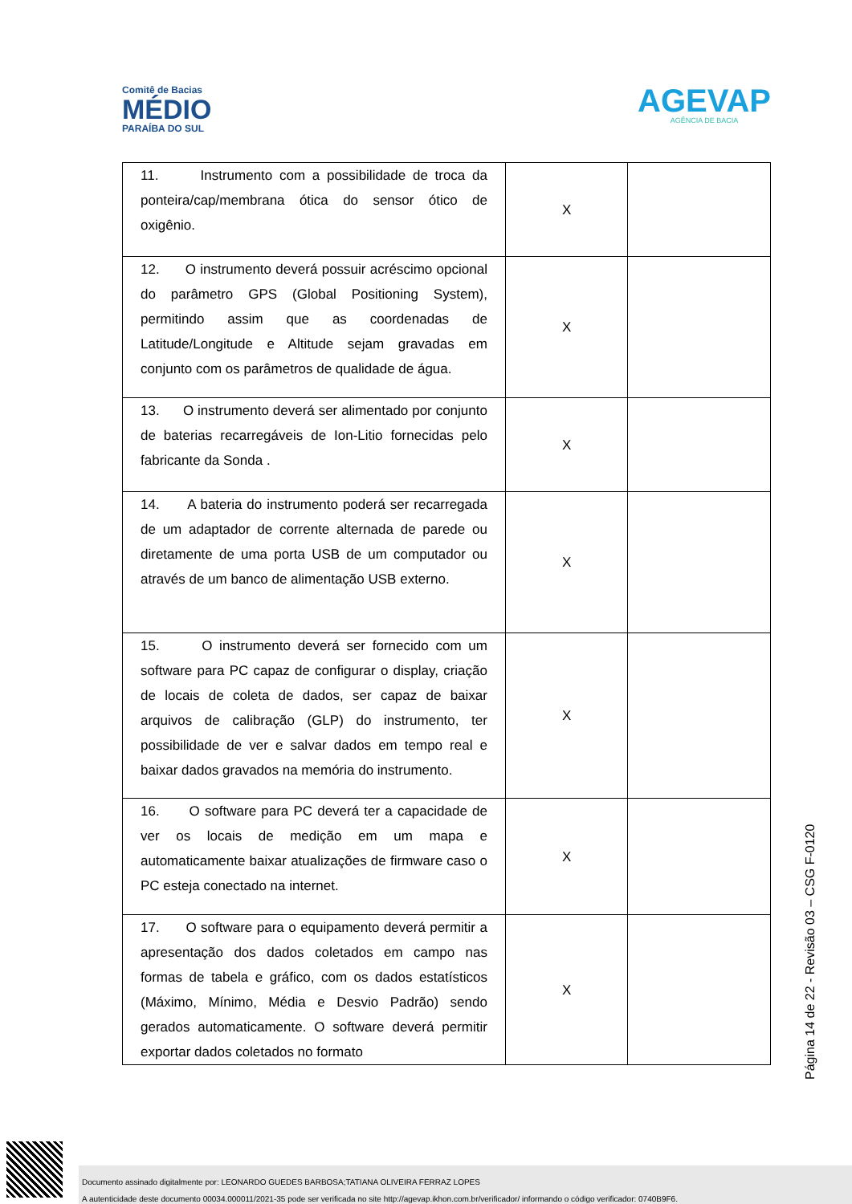Comitê de Bacias
MÉDIO
PARAÍBA DO SUL
AGEVAP
AGÊNCIA DE BACIA
| 11. Instrumento com a possibilidade de troca da ponteira/cap/membrana ótica do sensor ótico de oxigênio. | X | |
| 12. O instrumento deverá possuir acréscimo opcional do parâmetro GPS (Global Positioning System), permitindo assim que as coordenadas de Latitude/Longitude e Altitude sejam gravadas em conjunto com os parâmetros de qualidade de água. | X | |
| 13. O instrumento deverá ser alimentado por conjunto de baterias recarregáveis de Ion-Litio fornecidas pelo fabricante da Sonda . | X | |
| 14. A bateria do instrumento poderá ser recarregada de um adaptador de corrente alternada de parede ou diretamente de uma porta USB de um computador ou através de um banco de alimentação USB externo. | X | |
| 15. O instrumento deverá ser fornecido com um software para PC capaz de configurar o display, criação de locais de coleta de dados, ser capaz de baixar arquivos de calibração (GLP) do instrumento, ter possibilidade de ver e salvar dados em tempo real e baixar dados gravados na memória do instrumento. | X | |
| 16. O software para PC deverá ter a capacidade de ver os locais de medição em um mapa e automaticamente baixar atualizações de firmware caso o PC esteja conectado na internet. | X | |
| 17. O software para o equipamento deverá permitir a apresentação dos dados coletados em campo nas formas de tabela e gráfico, com os dados estatísticos (Máximo, Mínimo, Média e Desvio Padrão) sendo gerados automaticamente. O software deverá permitir exportar dados coletados no formato | X | |
Página 14 de 22 - Revisão 03 – CSG F-0120
Documento assinado digitalmente por: LEONARDO GUEDES BARBOSA;TATIANA OLIVEIRA FERRAZ LOPES
A autenticidade deste documento 00034.000011/2021-35 pode ser verificada no site http://agevap.ikhon.com.br/verificador/ informando o código verificador: 0740B9F6.